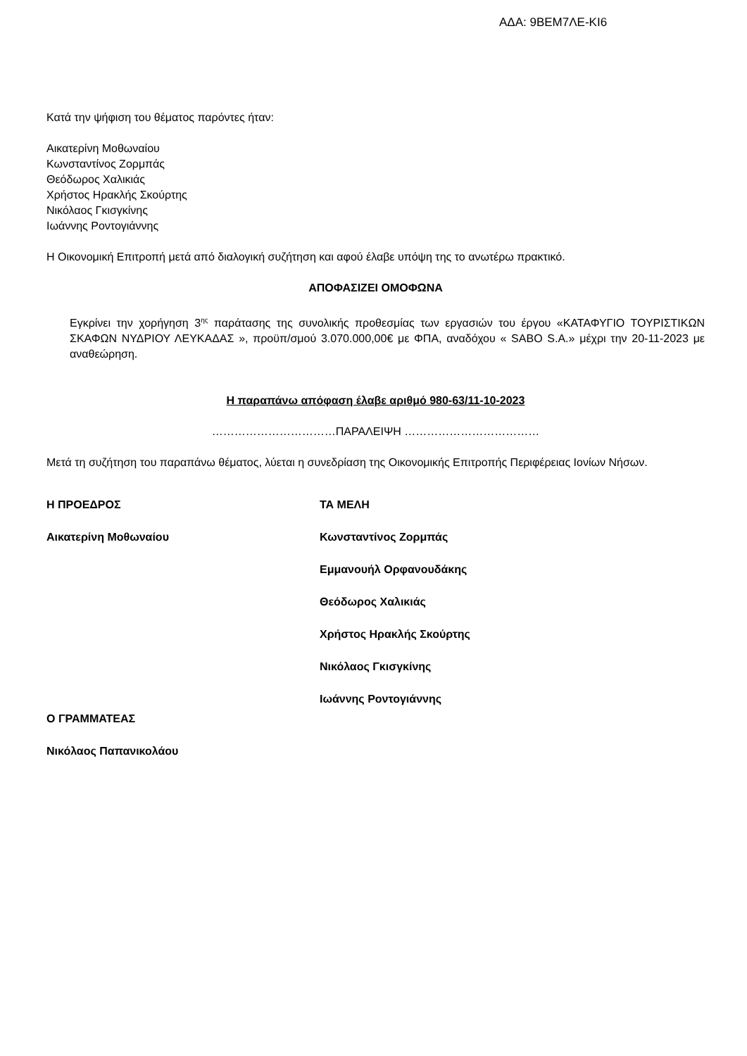ΑΔΑ: 9ΒΕΜ7ΛΕ-ΚΙ6
Κατά την ψήφιση του θέματος παρόντες ήταν:
Αικατερίνη Μοθωναίου
Κωνσταντίνος Ζορμπάς
Θεόδωρος Χαλικιάς
Χρήστος Ηρακλής Σκούρτης
Νικόλαος Γκισγκίνης
Ιωάννης Ροντογιάννης
Η Οικονομική Επιτροπή μετά από διαλογική συζήτηση και αφού έλαβε υπόψη της το ανωτέρω πρακτικό.
ΑΠΟΦΑΣΙΖΕΙ ΟΜΟΦΩΝΑ
Εγκρίνει την χορήγηση 3<sup>ης</sup> παράτασης της συνολικής προθεσμίας των εργασιών του έργου «ΚΑΤΑΦΥΓΙΟ ΤΟΥΡΙΣΤΙΚΩΝ ΣΚΑΦΩΝ ΝΥΔΡΙΟΥ ΛΕΥΚΑΔΑΣ », προϋπ/σμού 3.070.000,00€ με ΦΠΑ, αναδόχου « SABO S.A.» μέχρι την 20-11-2023 με αναθεώρηση.
Η παραπάνω απόφαση έλαβε αριθμό 980-63/11-10-2023
……………………………ΠΑΡΑΛΕΙΨΗ ………………………………
Μετά τη συζήτηση του παραπάνω θέματος, λύεται η συνεδρίαση της Οικονομικής Επιτροπής Περιφέρειας Ιονίων Νήσων.
Η ΠΡΟΕΔΡΟΣ
Αικατερίνη Μοθωναίου
Ο ΓΡΑΜΜΑΤΕΑΣ
Νικόλαος Παπανικολάου
ΤΑ ΜΕΛΗ
Κωνσταντίνος Ζορμπάς
Εμμανουήλ Ορφανουδάκης
Θεόδωρος Χαλικιάς
Χρήστος Ηρακλής Σκούρτης
Νικόλαος Γκισγκίνης
Ιωάννης Ροντογιάννης